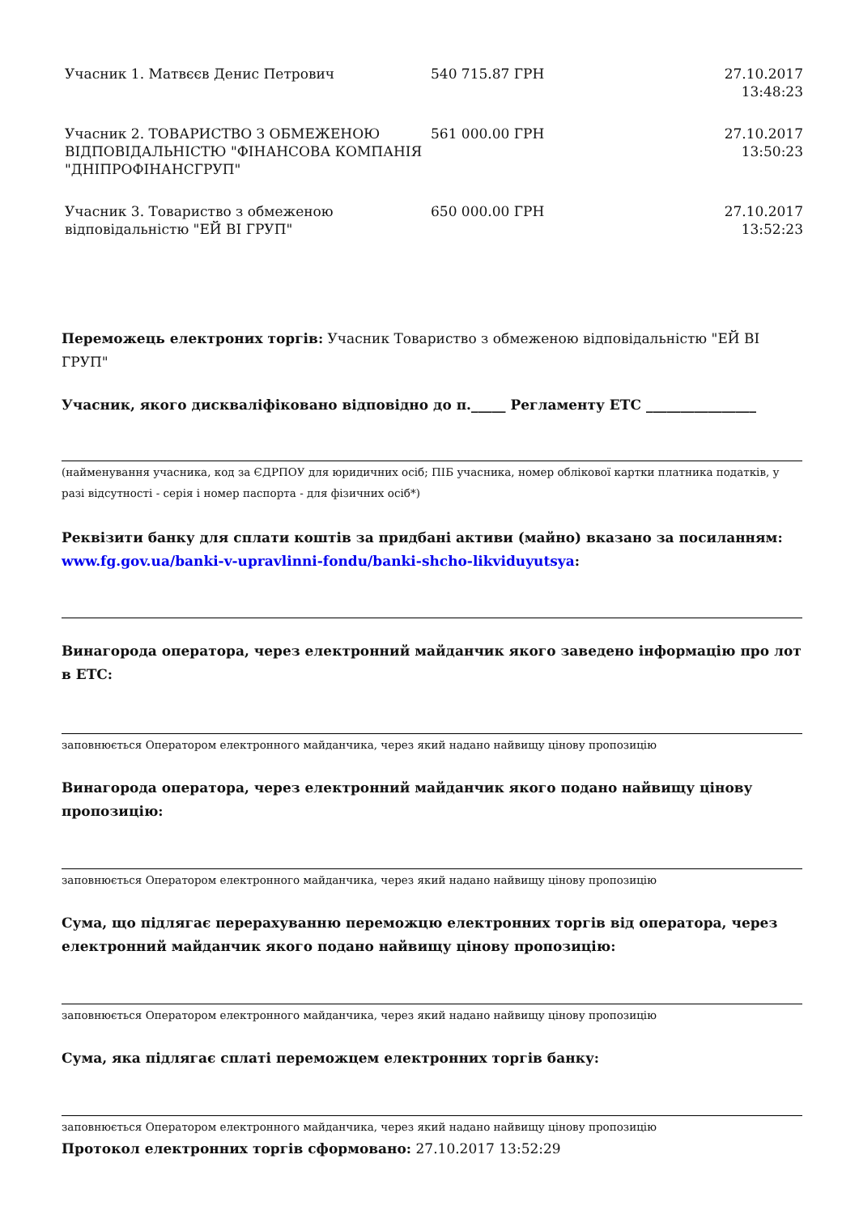| Учасник 1. Матвєєв Денис Петрович | 540 715.87 ГРН | 27.10.2017 13:48:23 |
| Учасник 2. ТОВАРИСТВО З ОБМЕЖЕНОЮ ВІДПОВІДАЛЬНІСТЮ "ФІНАНСОВА КОМПАНІЯ "ДНІПРОФІНАНСГРУП" | 561 000.00 ГРН | 27.10.2017 13:50:23 |
| Учасник 3. Товариство з обмеженою відповідальністю "ЕЙ ВІ ГРУП" | 650 000.00 ГРН | 27.10.2017 13:52:23 |
Переможець електроних торгів: Учасник Товариство з обмеженою відповідальністю "ЕЙ ВІ ГРУП"
Учасник, якого дискваліфіковано відповідно до п._____ Регламенту ЕТС ________________
(найменування учасника, код за ЄДРПОУ для юридичних осіб; ПІБ учасника, номер облікової картки платника податків, у разі відсутності - серія і номер паспорта - для фізичних осіб*)
Реквізити банку для сплати коштів за придбані активи (майно) вказано за посиланням:
www.fg.gov.ua/banki-v-upravlinni-fondu/banki-shcho-likviduyutsya:
Винагорода оператора, через електронний майданчик якого заведено інформацію про лот в ЕТС:
заповнюється Оператором електронного майданчика, через який надано найвищу цінову пропозицію
Винагорода оператора, через електронний майданчик якого подано найвищу цінову пропозицію:
заповнюється Оператором електронного майданчика, через який надано найвищу цінову пропозицію
Сума, що підлягає перерахуванню переможцю електронних торгів від оператора, через електронний майданчик якого подано найвищу цінову пропозицію:
заповнюється Оператором електронного майданчика, через який надано найвищу цінову пропозицію
Сума, яка підлягає сплаті переможцем електронних торгів банку:
заповнюється Оператором електронного майданчика, через який надано найвищу цінову пропозицію
Протокол електронних торгів сформовано: 27.10.2017 13:52:29